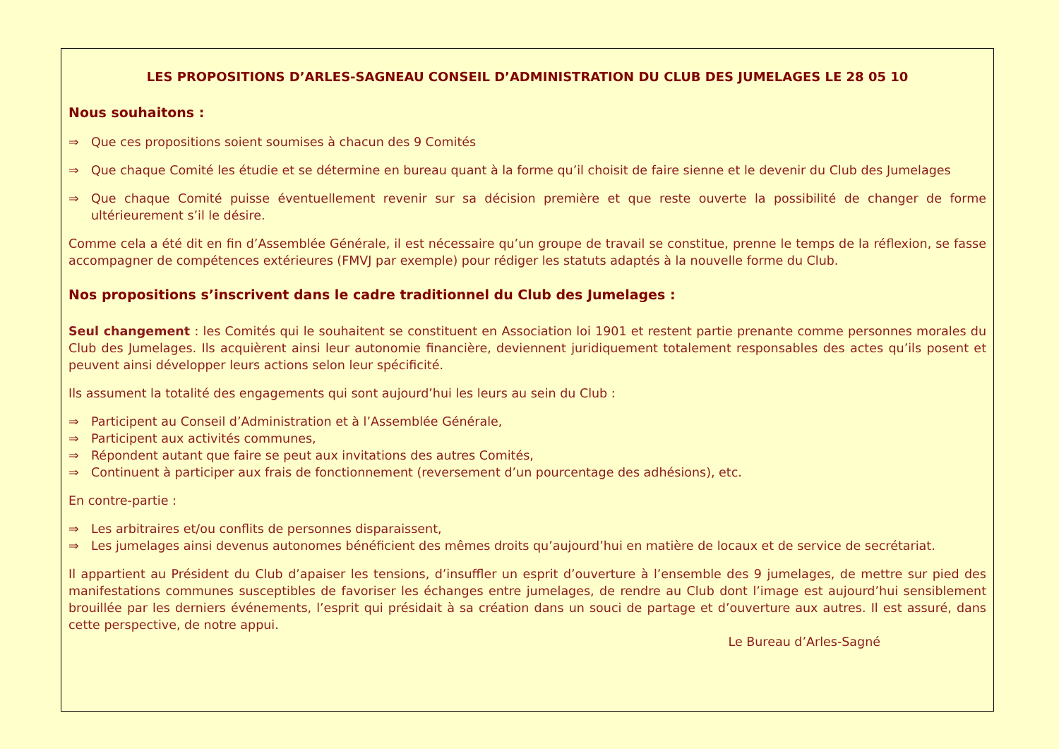LES PROPOSITIONS D’ARLES-SAGNEAU CONSEIL D’ADMINISTRATION DU CLUB DES JUMELAGES LE 28 05 10
Nous souhaitons :
⇒ Que ces propositions soient soumises à chacun des 9 Comités
⇒ Que chaque Comité les étudie et se détermine en bureau quant à la forme qu’il choisit de faire sienne et le devenir du Club des Jumelages
⇒ Que chaque Comité puisse éventuellement revenir sur sa décision première et que reste ouverte la possibilité de changer de forme ultérieurement s’il le désire.
Comme cela a été dit en fin d’Assemblée Générale, il est nécessaire qu’un groupe de travail se constitue, prenne le temps de la réflexion, se fasse accompagner de compétences extérieures (FMVJ par exemple) pour rédiger les statuts adaptés à la nouvelle forme du Club.
Nos propositions s’inscrivent dans le cadre traditionnel du Club des Jumelages :
Seul changement : les Comités qui le souhaitent se constituent en Association loi 1901 et restent partie prenante comme personnes morales du Club des Jumelages. Ils acquièrent ainsi leur autonomie financière, deviennent juridiquement totalement responsables des actes qu’ils posent et peuvent ainsi développer leurs actions selon leur spécificité.
Ils assument la totalité des engagements qui sont aujourd’hui les leurs au sein du Club :
⇒ Participent au Conseil d’Administration et à l’Assemblée Générale,
⇒ Participent aux activités communes,
⇒ Répondent autant que faire se peut aux invitations des autres Comités,
⇒ Continuent à participer aux frais de fonctionnement (reversement d’un pourcentage des adhésions), etc.
En contre-partie :
⇒ Les arbitraires et/ou conflits de personnes disparaissent,
⇒ Les jumelages ainsi devenus autonomes bénéficient des mêmes droits qu’aujourd’hui en matière de locaux et de service de secrétariat.
Il appartient au Président du Club d’apaiser les tensions, d’insuffler un esprit d’ouverture à l’ensemble des 9 jumelages, de mettre sur pied des manifestations communes susceptibles de favoriser les échanges entre jumelages, de rendre au Club dont l’image est aujourd’hui sensiblement brouillée par les derniers événements, l’esprit qui présidait à sa création dans un souci de partage et d’ouverture aux autres. Il est assuré, dans cette perspective, de notre appui.
Le Bureau d’Arles-Sagné